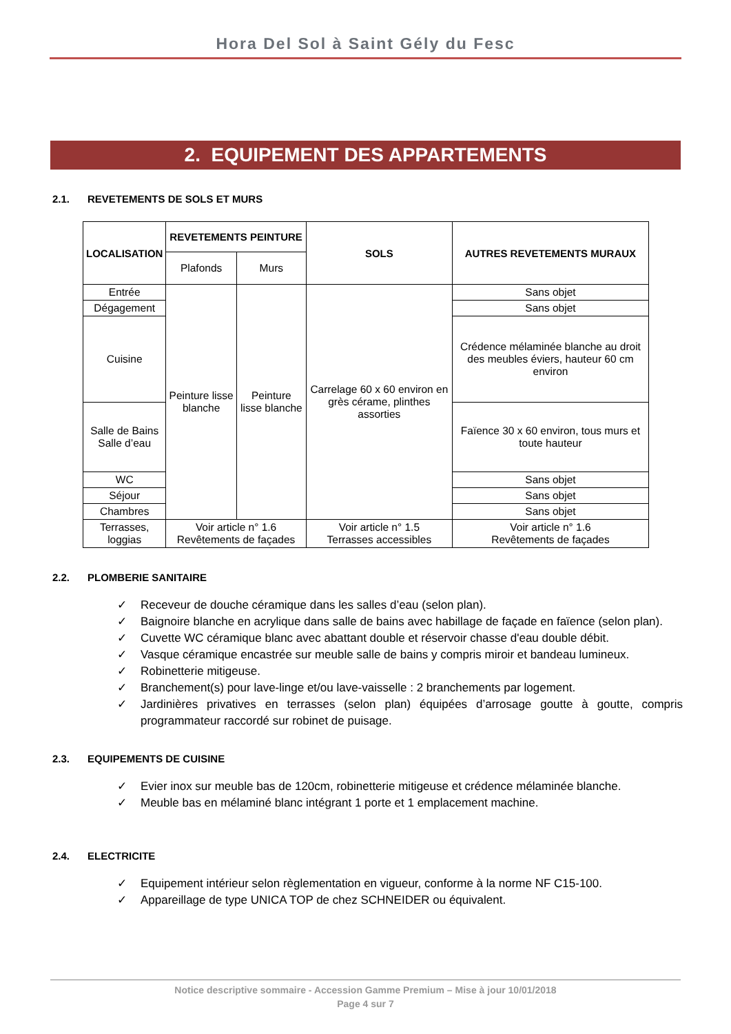Hora Del Sol à Saint Gély du Fesc
2. EQUIPEMENT DES APPARTEMENTS
2.1. REVETEMENTS DE SOLS ET MURS
| LOCALISATION | REVETEMENTS PEINTURE | | SOLS | AUTRES REVETEMENTS MURAUX |
| --- | --- | --- | --- | --- |
| | Plafonds | Murs | | |
| Entrée | Peinture lisse blanche | Peinture lisse blanche | Carrelage 60 x 60 environ en grès cérame, plinthes assorties | Sans objet |
| Dégagement | | | | Sans objet |
| Cuisine | | | | Crédence mélaminée blanche au droit des meubles éviers, hauteur 60 cm environ |
| Salle de Bains Salle d’eau | | | | Faïence 30 x 60 environ, tous murs et toute hauteur |
| WC | | | | Sans objet |
| Séjour | | | | Sans objet |
| Chambres | | | | Sans objet |
| Terrasses, loggias | Voir article n° 1.6 Revêtements de façades | | Voir article n° 1.5 Terrasses accessibles | Voir article n° 1.6 Revêtements de façades |
2.2. PLOMBERIE SANITAIRE
✓ Receveur de douche céramique dans les salles d’eau (selon plan).
✓ Baignoire blanche en acrylique dans salle de bains avec habillage de façade en faïence (selon plan).
✓ Cuvette WC céramique blanc avec abattant double et réservoir chasse d'eau double débit.
✓ Vasque céramique encastrée sur meuble salle de bains y compris miroir et bandeau lumineux.
✓ Robinetterie mitigeuse.
✓ Branchement(s) pour lave-linge et/ou lave-vaisselle : 2 branchements par logement.
✓ Jardinières privatives en terrasses (selon plan) équipées d’arrosage goutte à goutte, compris programmateur raccordé sur robinet de puisage.
2.3. EQUIPEMENTS DE CUISINE
✓ Evier inox sur meuble bas de 120cm, robinetterie mitigeuse et crédence mélaminée blanche.
✓ Meuble bas en mélaminé blanc intégrant 1 porte et 1 emplacement machine.
2.4. ELECTRICITE
✓ Equipement intérieur selon règlementation en vigueur, conforme à la norme NF C15-100.
✓ Appareillage de type UNICA TOP de chez SCHNEIDER ou équivalent.
Notice descriptive sommaire - Accession Gamme Premium – Mise à jour 10/01/2018
Page 4 sur 7